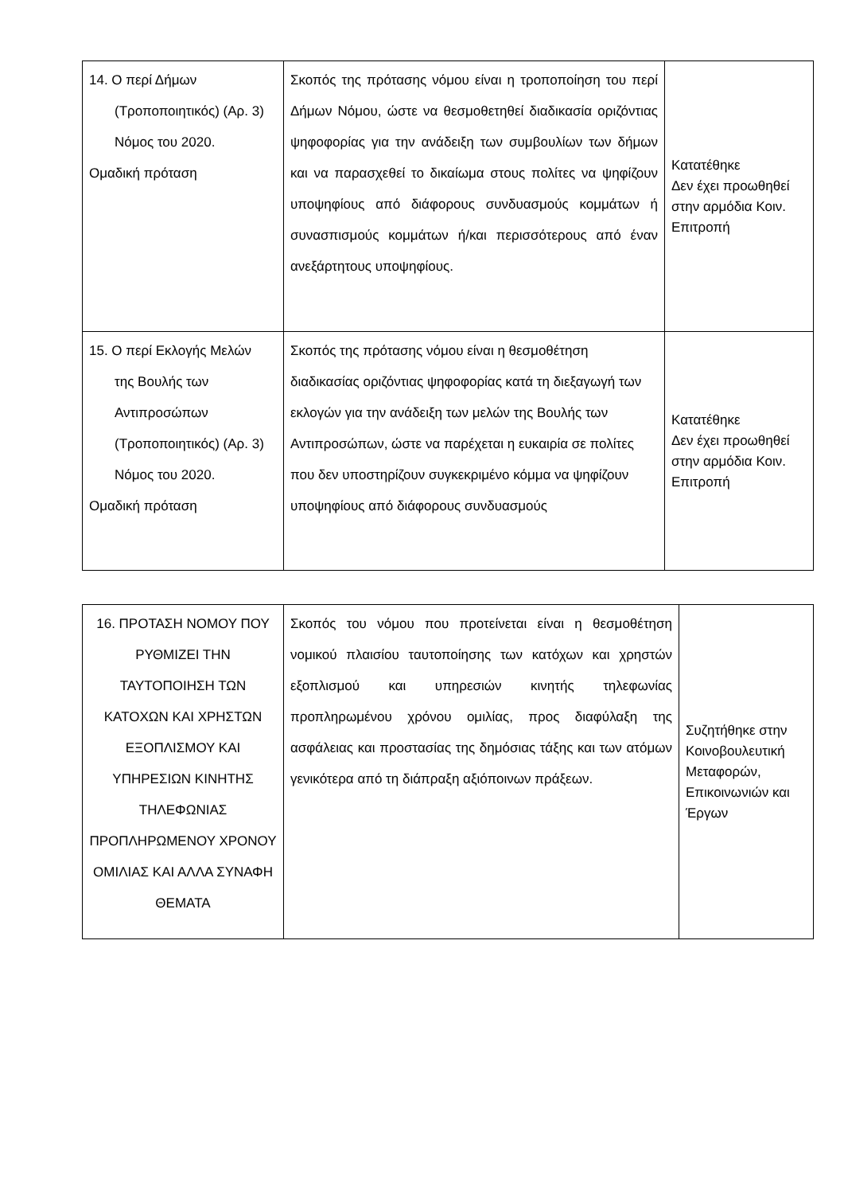| 14. Ο περί Δήμων (Τροποποιητικός) (Αρ. 3) Νόμος του 2020. Ομαδική πρόταση | Σκοπός της πρότασης νόμου είναι η τροποποίηση του περί Δήμων Νόμου, ώστε να θεσμοθετηθεί διαδικασία οριζόντιας ψηφοφορίας για την ανάδειξη των συμβουλίων των δήμων και να παρασχεθεί το δικαίωμα στους πολίτες να ψηφίζουν υποψηφίους από διάφορους συνδυασμούς κομμάτων ή συνασπισμούς κομμάτων ή/και περισσότερους από έναν ανεξάρτητους υποψηφίους. | Κατατέθηκε Δεν έχει προωθηθεί στην αρμόδια Κοιν. Επιτροπή |
| 15. Ο περί Εκλογής Μελών της Βουλής των Αντιπροσώπων (Τροποποιητικός) (Αρ. 3) Νόμος του 2020. Ομαδική πρόταση | Σκοπός της πρότασης νόμου είναι η θεσμοθέτηση διαδικασίας οριζόντιας ψηφοφορίας κατά τη διεξαγωγή των εκλογών για την ανάδειξη των μελών της Βουλής των Αντιπροσώπων, ώστε να παρέχεται η ευκαιρία σε πολίτες που δεν υποστηρίζουν συγκεκριμένο κόμμα να ψηφίζουν υποψηφίους από διάφορους συνδυασμούς | Κατατέθηκε Δεν έχει προωθηθεί στην αρμόδια Κοιν. Επιτροπή |
| 16. ΠΡΟΤΑΣΗ ΝΟΜΟΥ ΠΟΥ ΡΥΘΜΙΖΕΙ ΤΗΝ ΤΑΥΤΟΠΟΙΗΣΗ ΤΩΝ ΚΑΤΟΧΩΝ ΚΑΙ ΧΡΗΣΤΩΝ ΕΞΟΠΛΙΣΜΟΥ ΚΑΙ ΥΠΗΡΕΣΙΩΝ ΚΙΝΗΤΗΣ ΤΗΛΕΦΩΝΙΑΣ ΠΡΟΠΛΗΡΩΜΕΝΟΥ ΧΡΟΝΟΥ ΟΜΙΛΙΑΣ ΚΑΙ ΑΛΛΑ ΣΥΝΑΦΗ ΘΕΜΑΤΑ | Σκοπός του νόμου που προτείνεται είναι η θεσμοθέτηση νομικού πλαισίου ταυτοποίησης των κατόχων και χρηστών εξοπλισμού και υπηρεσιών κινητής τηλεφωνίας προπληρωμένου χρόνου ομιλίας, προς διαφύλαξη της ασφάλειας και προστασίας της δημόσιας τάξης και των ατόμων γενικότερα από τη διάπραξη αξιόποινων πράξεων. | Συζητήθηκε στην Κοινοβουλευτική Μεταφορών, Επικοινωνιών και Έργων |